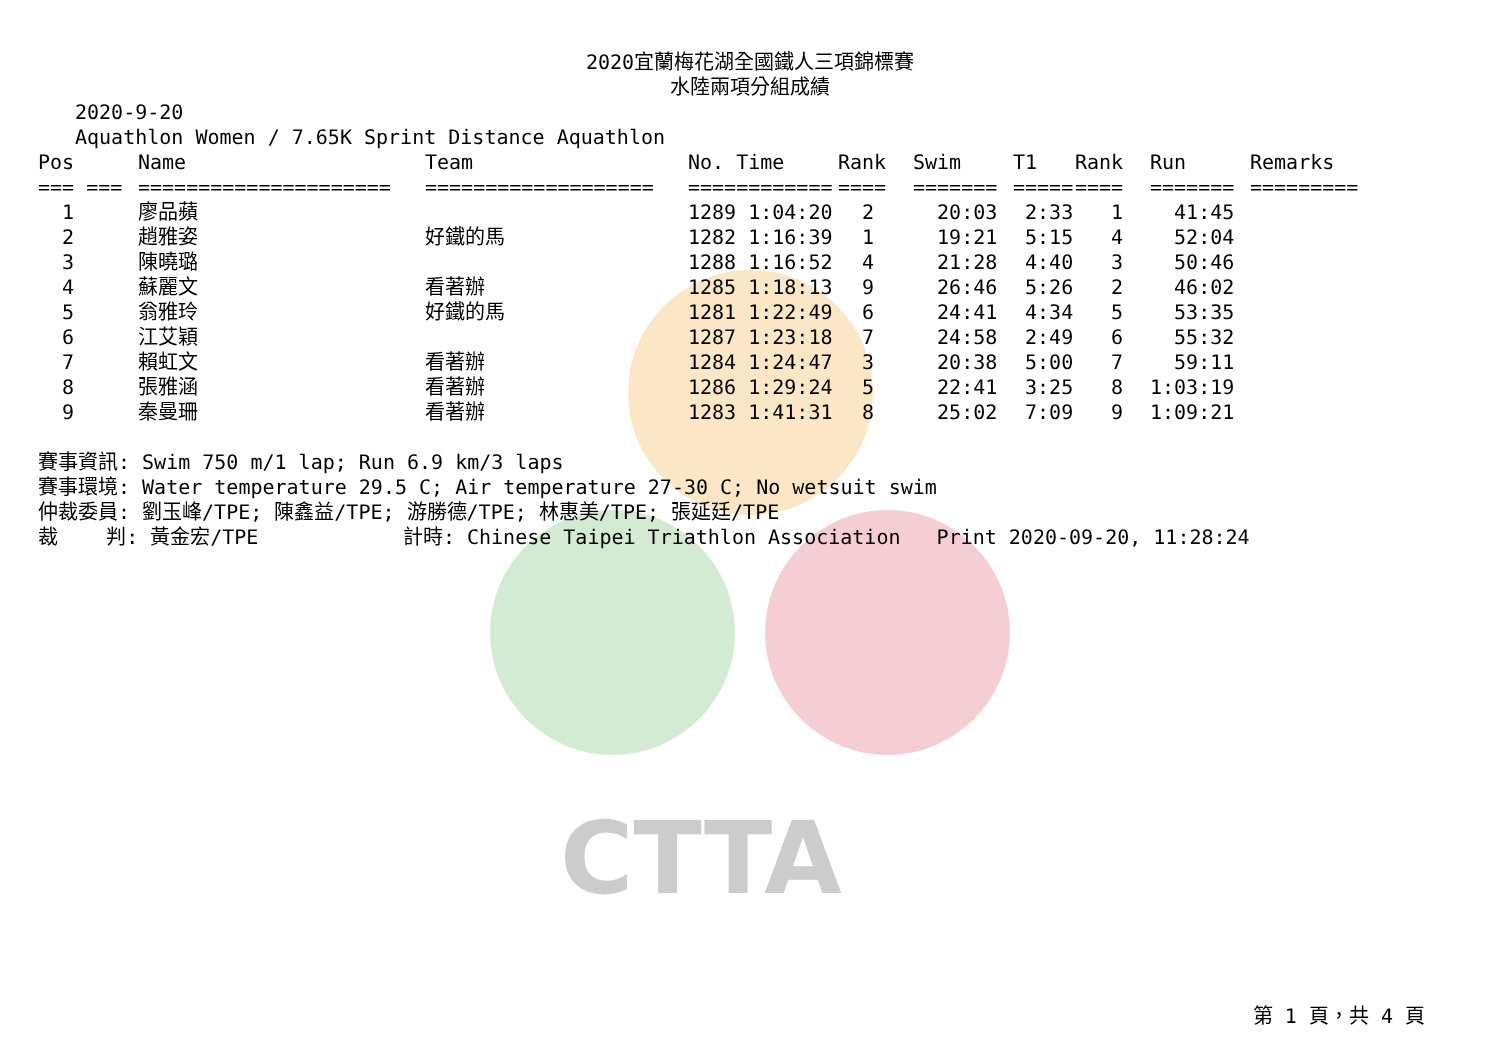CTTA
2020宜蘭梅花湖全國鐵人三項錦標賽
水陸兩項分組成績
2020-9-20
Aquathlon Women / 7.65K Sprint Distance Aquathlon
| Pos | Name | Team | No. Time | Rank | Swim | T1 | Rank | Run | Remarks |
| --- | --- | --- | --- | --- | --- | --- | --- | --- | --- |
| === === | ===================== | =================== | ============ | ==== | ======= | ===== | ==== | ======= | ========= |
| 1 | 廖品蘋 | | 1289 1:04:20 | 2 | 20:03 | 2:33 | 1 | 41:45 | |
| 2 | 趙雅姿 | 好鐵的馬 | 1282 1:16:39 | 1 | 19:21 | 5:15 | 4 | 52:04 | |
| 3 | 陳曉璐 | | 1288 1:16:52 | 4 | 21:28 | 4:40 | 3 | 50:46 | |
| 4 | 蘇麗文 | 看著辦 | 1285 1:18:13 | 9 | 26:46 | 5:26 | 2 | 46:02 | |
| 5 | 翁雅玲 | 好鐵的馬 | 1281 1:22:49 | 6 | 24:41 | 4:34 | 5 | 53:35 | |
| 6 | 江艾穎 | | 1287 1:23:18 | 7 | 24:58 | 2:49 | 6 | 55:32 | |
| 7 | 賴虹文 | 看著辦 | 1284 1:24:47 | 3 | 20:38 | 5:00 | 7 | 59:11 | |
| 8 | 張雅涵 | 看著辦 | 1286 1:29:24 | 5 | 22:41 | 3:25 | 8 | 1:03:19 | |
| 9 | 秦曼珊 | 看著辦 | 1283 1:41:31 | 8 | 25:02 | 7:09 | 9 | 1:09:21 | |
賽事資訊: Swim 750 m/1 lap; Run 6.9 km/3 laps 賽事環境: Water temperature 29.5 C; Air temperature 27-30 C; No wetsuit swim 仲裁委員: 劉玉峰/TPE; 陳鑫益/TPE; 游勝德/TPE; 林惠美/TPE; 張延廷/TPE 裁 判: 黃金宏/TPE 計時: Chinese Taipei Triathlon Association Print 2020-09-20, 11:28:24
第 1 頁，共 4 頁